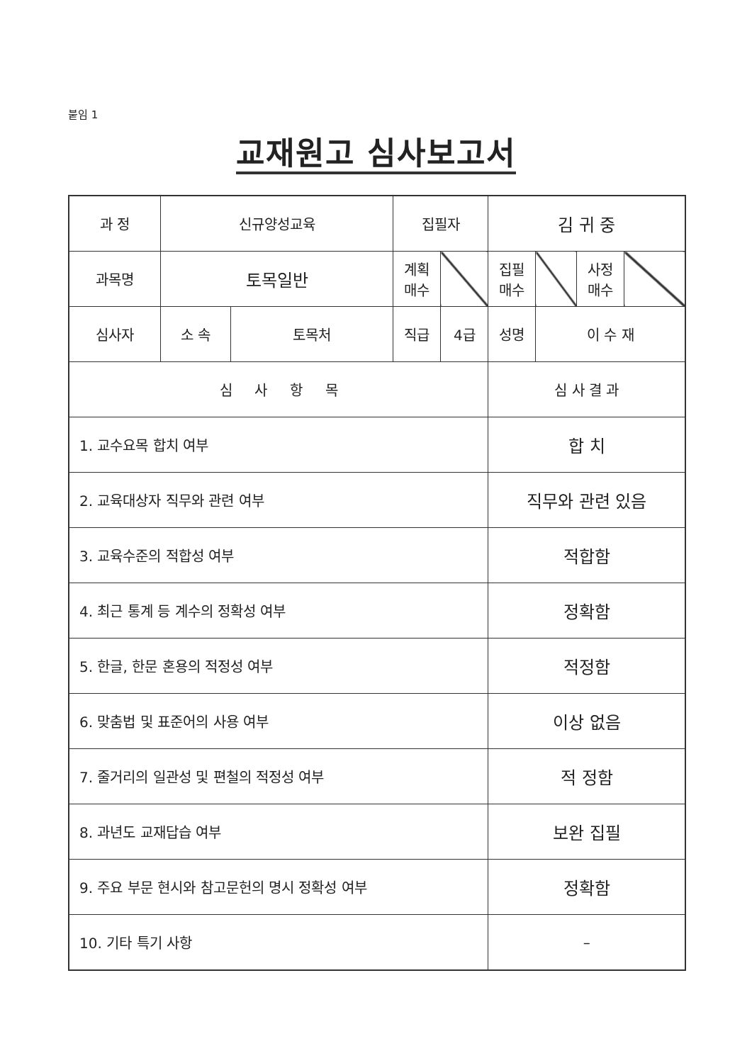붙임 1
교재원고 심사보고서
| 과 정 | 신규양성교육 | | 집필자 | | 김 귀 중 | | | |
| 과목명 | 토목일반 | | 계획 매수 | | 집필 매수 | | 사정 매수 | |
| 심사자 | 소 속 | 토목처 | 직급 | 4급 | 성명 | 이 수 재 | | |
| 심 사 항 목 | | | | | 심 사 결 과 | | | |
| 1. 교수요목 합치 여부 | | | | | 합 치 | | | |
| 2. 교육대상자 직무와 관련 여부 | | | | | 직무와 관련 있음 | | | |
| 3. 교육수준의 적합성 여부 | | | | | 적합함 | | | |
| 4. 최근 통계 등 계수의 정확성 여부 | | | | | 정확함 | | | |
| 5. 한글, 한문 혼용의 적정성 여부 | | | | | 적정함 | | | |
| 6. 맞춤법 및 표준어의 사용 여부 | | | | | 이상 없음 | | | |
| 7. 줄거리의 일관성 및 편철의 적정성 여부 | | | | | 적 정함 | | | |
| 8. 과년도 교재답습 여부 | | | | | 보완 집필 | | | |
| 9. 주요 부문 현시와 참고문헌의 명시 정확성 여부 | | | | | 정확함 | | | |
| 10. 기타 특기 사항 | | | | | – | | | |